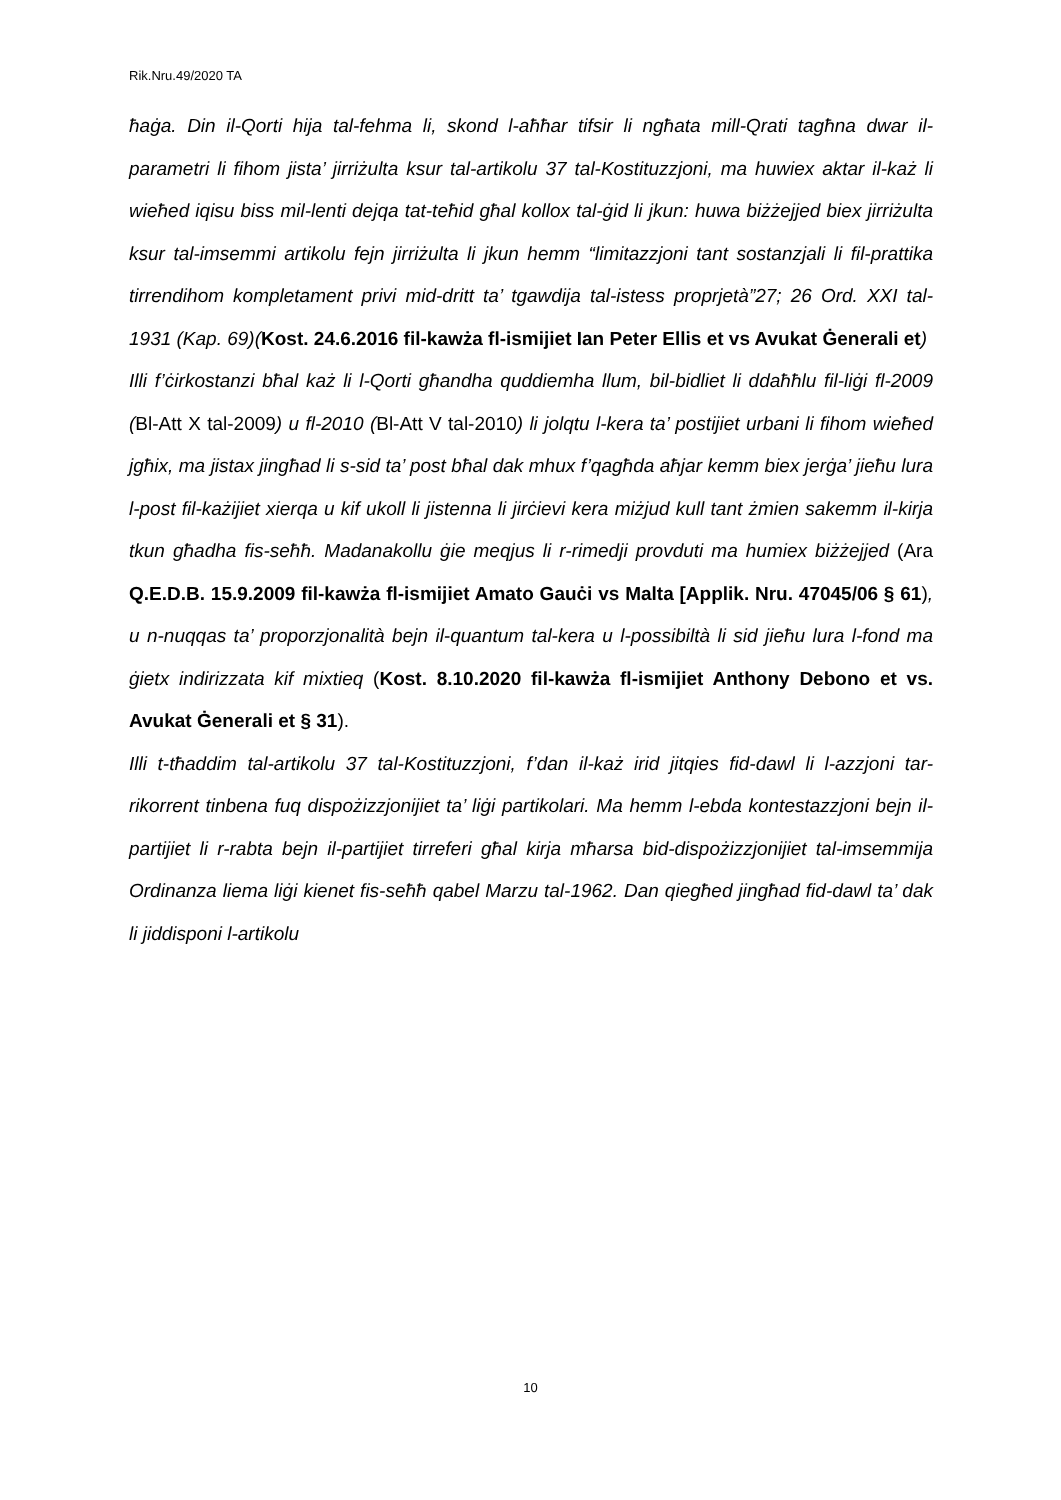Rik.Nru.49/2020 TA
ħaġa. Din il-Qorti hija tal-fehma li, skond l-aħħar tifsir li ngħata mill-Qrati tagħna dwar il-parametri li fihom jista’ jirriżulta ksur tal-artikolu 37 tal-Kostituzzjoni, ma huwiex aktar il-każ li wieħed iqisu biss mil-lenti dejqa tat-teħid għal kollox tal-ġid li jkun: huwa biżżejjed biex jirriżulta ksur tal-imsemmi artikolu fejn jirriżulta li jkun hemm “limitazzjoni tant sostanzjali li fil-prattika tirrendihom kompletament privi mid-dritt ta’ tgawdija tal-istess proprjetà”27; 26 Ord. XXI tal-1931 (Kap. 69)(Kost. 24.6.2016 fil-kawża fl-ismijiet Ian Peter Ellis et vs Avukat Ġenerali et)
Illi f’ċirkostanzi bħal każ li l-Qorti għandha quddiemha llum, bil-bidliet li ddaħħlu fil-liġi fl-2009 (Bl-Att X tal-2009) u fl-2010 (Bl-Att V tal-2010) li jolqtu l-kera ta’ postijiet urbani li fihom wieħed jgħix, ma jistax jingħad li s-sid ta’ post bħal dak mhux f’qagħda aħjar kemm biex jerġa’ jieħu lura l-post fil-każijiet xierqa u kif ukoll li jistenna li jirċievi kera miżjud kull tant żmien sakemm il-kirja tkun għadha fis-seħħ. Madanakollu ġie meqjus li r-rimedji provduti ma humiex biżżejjed (Ara Q.E.D.B. 15.9.2009 fil-kawża fl-ismijiet Amato Gauċi vs Malta [Applik. Nru. 47045/06 § 61), u n-nuqqas ta’ proporzjonalità bejn il-quantum tal-kera u l-possibiltà li sid jieħu lura l-fond ma ġietx indirizzata kif mixtieq (Kost. 8.10.2020 fil-kawża fl-ismijiet Anthony Debono et vs. Avukat Ġenerali et § 31).
Illi t-tħaddim tal-artikolu 37 tal-Kostituzzjoni, f’dan il-każ irid jitqies fid-dawl li l-azzjoni tar-rikorrent tinbena fuq dispożizzjonijiet ta’ liġi partikolari. Ma hemm l-ebda kontestazzjoni bejn il-partijiet li r-rabta bejn il-partijiet tirreferi għal kirja mħarsa bid-dispożizzjonijiet tal-imsemmija Ordinanza liema liġi kienet fis-seħħ qabel Marzu tal-1962. Dan qiegħed jingħad fid-dawl ta’ dak li jiddisponi l-artikolu
10